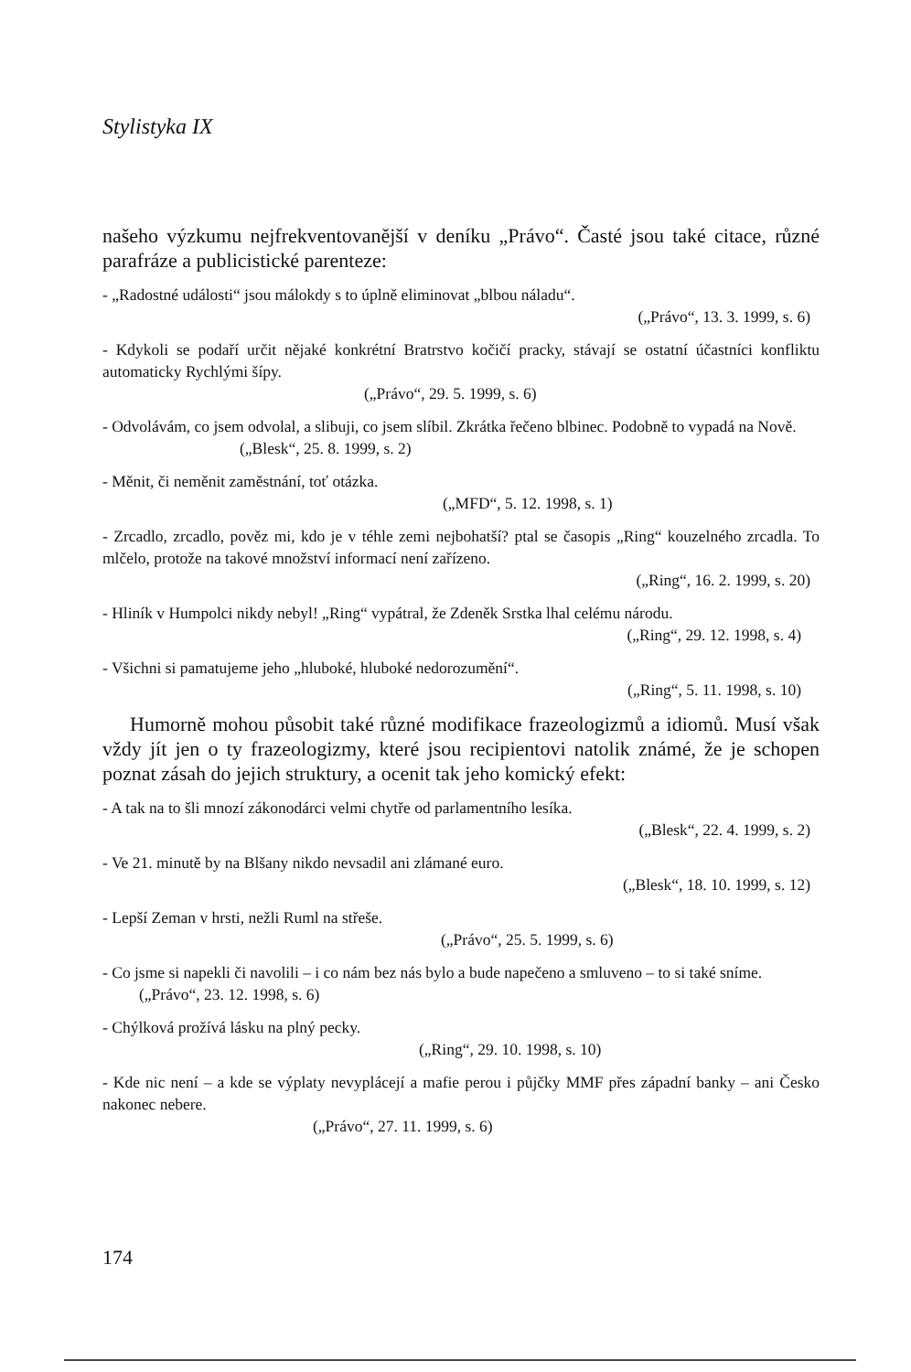Stylistyka IX
našeho výzkumu nejfrekventovanější v deníku „Právo“. Časté jsou také citace, různé parafráze a publicistické parenteze:
- „Radostné události“ jsou málokdy s to úplně eliminovat „blbou náladu“.
(„Právo“, 13. 3. 1999, s. 6)
- Kdykoli se podaří určit nějaké konkrétní Bratrstvo kočičí pracky, stávají se ostatní účastníci konfliktu automaticky Rychlými šípy.
(„Právo“, 29. 5. 1999, s. 6)
- Odvolávám, co jsem odvolal, a slibuji, co jsem slíbil. Zkrátka řečeno blbinec. Podobně to vypadá na Nově.
(„Blesk“, 25. 8. 1999, s. 2)
- Měnit, či neměnit zaměstnání, toť otázka.
(„MFD“, 5. 12. 1998, s. 1)
- Zrcadlo, zrcadlo, pověz mi, kdo je v téhle zemi nejbohatší? ptal se časopis „Ring“ kouzelného zrcadla. To mlčelo, protože na takové množství informací není zařízeno.
(„Ring“, 16. 2. 1999, s. 20)
- Hliník v Humpolci nikdy nebyl! „Ring“ vypátral, že Zdeněk Srstka lhal celému národu.
(„Ring“, 29. 12. 1998, s. 4)
- Všichni si pamatujeme jeho „hluboké, hluboké nedorozumění“.
(„Ring“, 5. 11. 1998, s. 10)
Humorně mohou působit také různé modifikace frazeologizmů a idiomů. Musí však vždy jít jen o ty frazeologizmy, které jsou recipientovi natolik známé, že je schopen poznat zásah do jejich struktury, a ocenit tak jeho komický efekt:
- A tak na to šli mnozí zákonodárci velmi chytře od parlamentního lesíka.
(„Blesk“, 22. 4. 1999, s. 2)
- Ve 21. minutě by na Blšany nikdo nevsadil ani zlámané euro.
(„Blesk“, 18. 10. 1999, s. 12)
- Lepší Zeman v hrsti, nežli Ruml na střeše.
(„Právo“, 25. 5. 1999, s. 6)
- Co jsme si napekli či navolili – i co nám bez nás bylo a bude napečeno a smluveno – to si také sníme.
(„Právo“, 23. 12. 1998, s. 6)
- Chýlková prožívá lásku na plný pecky.
(„Ring“, 29. 10. 1998, s. 10)
- Kde nic není – a kde se výplaty nevyplácejí a mafie perou i půjčky MMF přes západní banky – ani Česko nakonec nebere.
(„Právo“, 27. 11. 1999, s. 6)
174